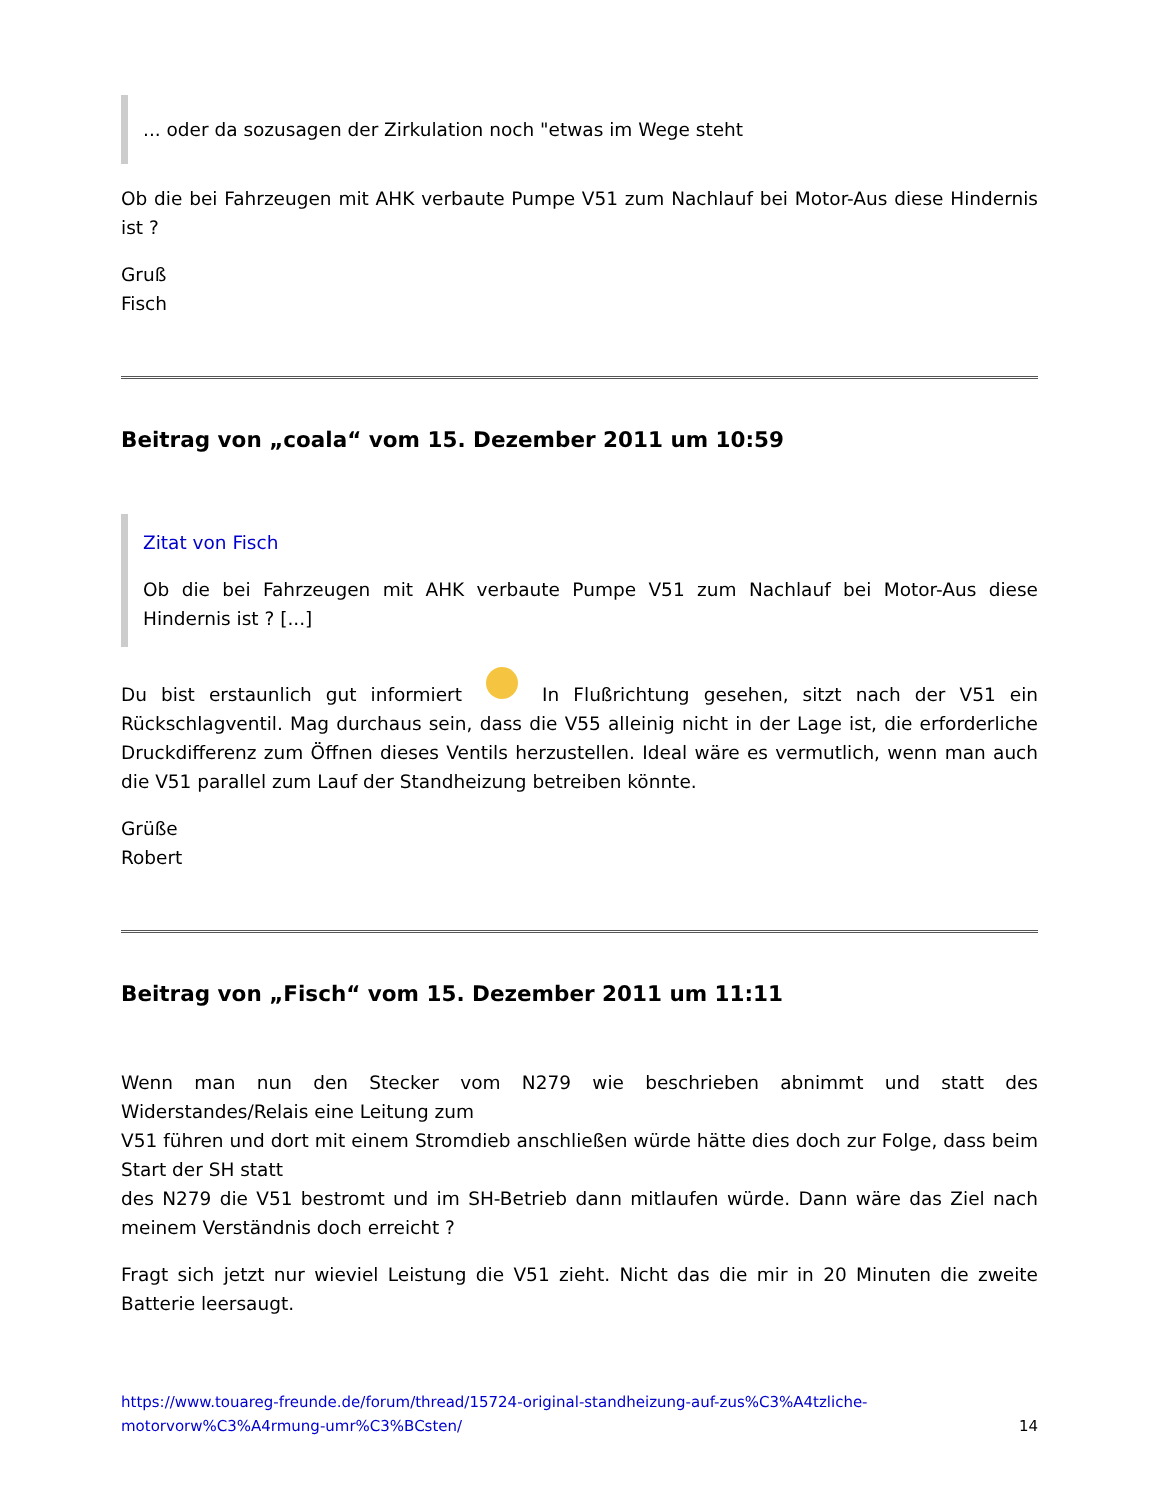... oder da sozusagen der Zirkulation noch "etwas im Wege steht
Ob die bei Fahrzeugen mit AHK verbaute Pumpe V51 zum Nachlauf bei Motor-Aus diese Hindernis ist ?
Gruß
Fisch
Beitrag von „coala“ vom 15. Dezember 2011 um 10:59
Zitat von Fisch
Ob die bei Fahrzeugen mit AHK verbaute Pumpe V51 zum Nachlauf bei Motor-Aus diese Hindernis ist ? [...]
Du bist erstaunlich gut informiert In Flußrichtung gesehen, sitzt nach der V51 ein Rückschlagventil. Mag durchaus sein, dass die V55 alleinig nicht in der Lage ist, die erforderliche Druckdifferenz zum Öffnen dieses Ventils herzustellen. Ideal wäre es vermutlich, wenn man auch die V51 parallel zum Lauf der Standheizung betreiben könnte.
Grüße
Robert
Beitrag von „Fisch“ vom 15. Dezember 2011 um 11:11
Wenn man nun den Stecker vom N279 wie beschrieben abnimmt und statt des Widerstandes/Relais eine Leitung zum
V51 führen und dort mit einem Stromdieb anschließen würde hätte dies doch zur Folge, dass beim Start der SH statt
des N279 die V51 bestromt und im SH-Betrieb dann mitlaufen würde. Dann wäre das Ziel nach meinem Verständnis doch erreicht ?
Fragt sich jetzt nur wieviel Leistung die V51 zieht. Nicht das die mir in 20 Minuten die zweite Batterie leersaugt.
https://www.touareg-freunde.de/forum/thread/15724-original-standheizung-auf-zus%C3%A4tzliche-
motorvorw%C3%A4rmung-umr%C3%BCsten/ 14